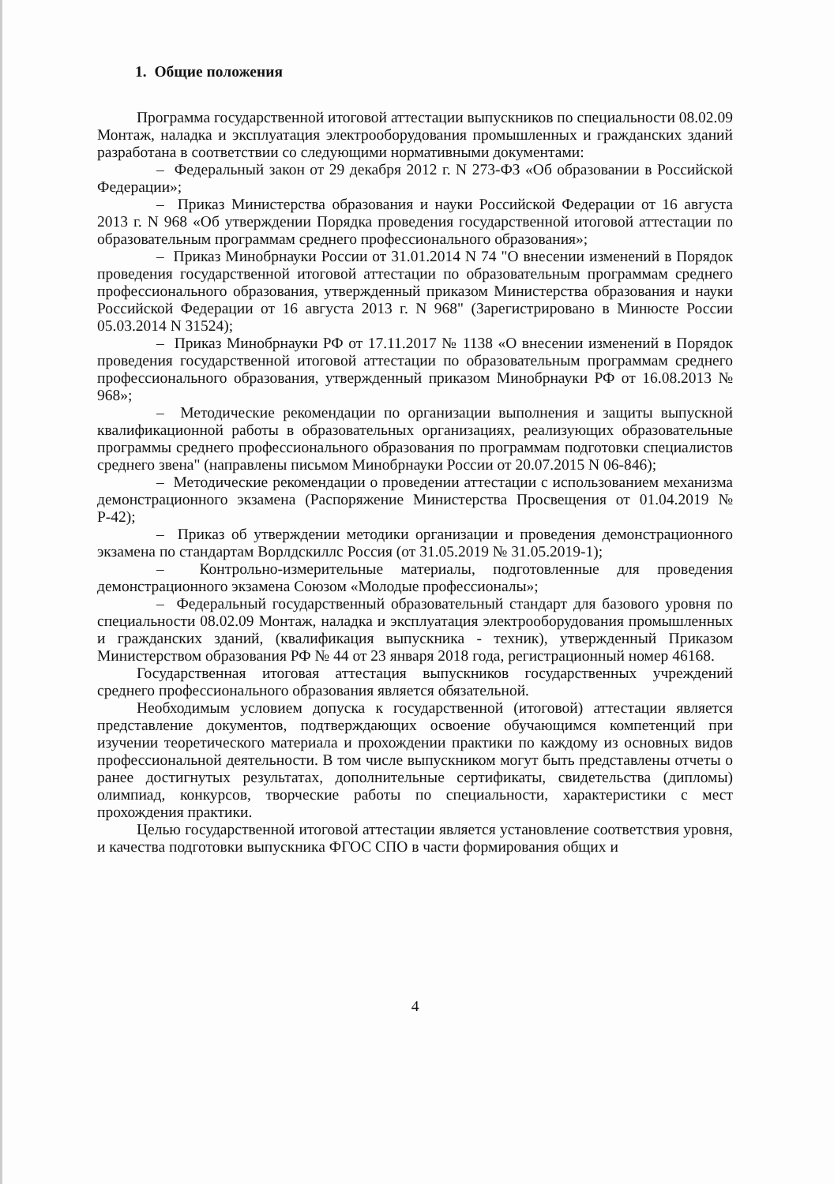1. Общие положения
Программа государственной итоговой аттестации выпускников по специальности 08.02.09 Монтаж, наладка и эксплуатация электрооборудования промышленных и гражданских зданий разработана в соответствии со следующими нормативными документами:
– Федеральный закон от 29 декабря 2012 г. N 273-ФЗ «Об образовании в Российской Федерации»;
– Приказ Министерства образования и науки Российской Федерации от 16 августа 2013 г. N 968 «Об утверждении Порядка проведения государственной итоговой аттестации по образовательным программам среднего профессионального образования»;
– Приказ Минобрнауки России от 31.01.2014 N 74 "О внесении изменений в Порядок проведения государственной итоговой аттестации по образовательным программам среднего профессионального образования, утвержденный приказом Министерства образования и науки Российской Федерации от 16 августа 2013 г. N 968" (Зарегистрировано в Минюсте России 05.03.2014 N 31524);
– Приказ Минобрнауки РФ от 17.11.2017 № 1138 «О внесении изменений в Порядок проведения государственной итоговой аттестации по образовательным программам среднего профессионального образования, утвержденный приказом Минобрнауки РФ от 16.08.2013 № 968»;
– Методические рекомендации по организации выполнения и защиты выпускной квалификационной работы в образовательных организациях, реализующих образовательные программы среднего профессионального образования по программам подготовки специалистов среднего звена" (направлены письмом Минобрнауки России от 20.07.2015 N 06-846);
– Методические рекомендации о проведении аттестации с использованием механизма демонстрационного экзамена (Распоряжение Министерства Просвещения от 01.04.2019 № Р-42);
– Приказ об утверждении методики организации и проведения демонстрационного экзамена по стандартам Ворлдскиллс Россия (от 31.05.2019 № 31.05.2019-1);
– Контрольно-измерительные материалы, подготовленные для проведения демонстрационного экзамена Союзом «Молодые профессионалы»;
– Федеральный государственный образовательный стандарт для базового уровня по специальности 08.02.09 Монтаж, наладка и эксплуатация электрооборудования промышленных и гражданских зданий, (квалификация выпускника - техник), утвержденный Приказом Министерством образования РФ № 44 от 23 января 2018 года, регистрационный номер 46168.
Государственная итоговая аттестация выпускников государственных учреждений среднего профессионального образования является обязательной.
Необходимым условием допуска к государственной (итоговой) аттестации является представление документов, подтверждающих освоение обучающимся компетенций при изучении теоретического материала и прохождении практики по каждому из основных видов профессиональной деятельности. В том числе выпускником могут быть представлены отчеты о ранее достигнутых результатах, дополнительные сертификаты, свидетельства (дипломы) олимпиад, конкурсов, творческие работы по специальности, характеристики с мест прохождения практики.
Целью государственной итоговой аттестации является установление соответствия уровня, и качества подготовки выпускника ФГОС СПО в части формирования общих и
4